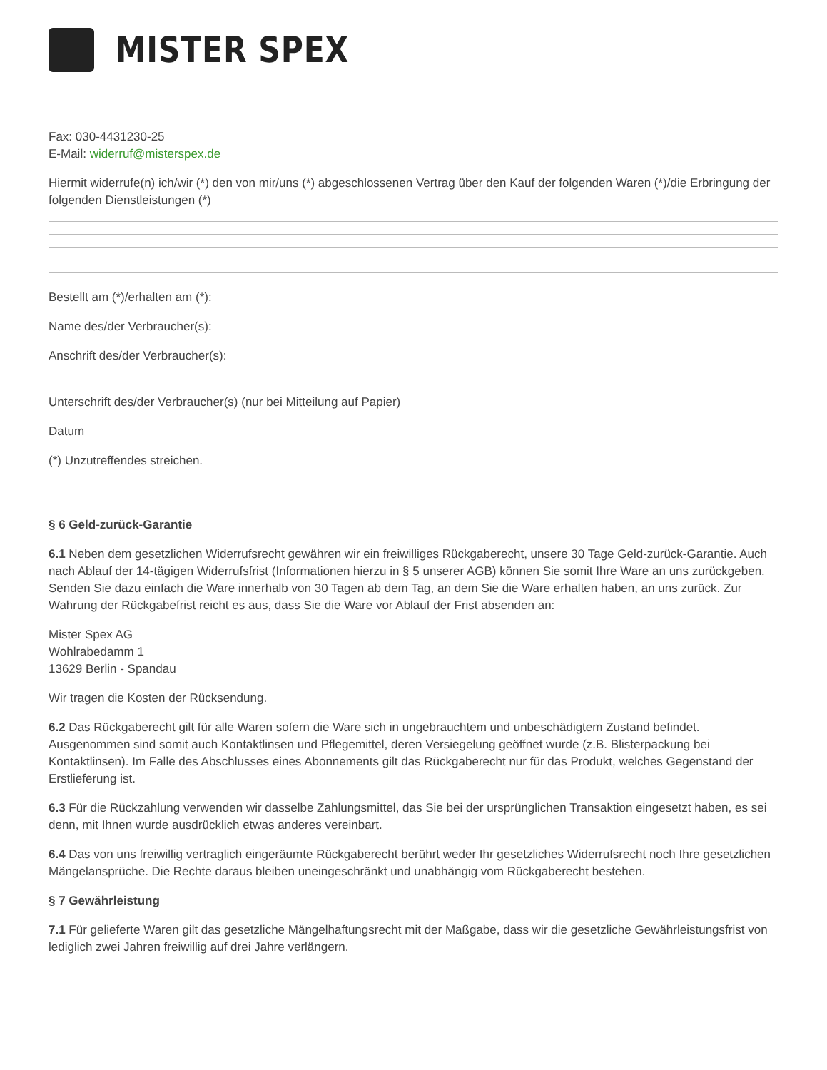MISTER SPEX
Fax: 030-4431230-25
E-Mail: widerruf@misterspex.de
Hiermit widerrufe(n) ich/wir (*) den von mir/uns (*) abgeschlossenen Vertrag über den Kauf der folgenden Waren (*)/die Erbringung der folgenden Dienstleistungen (*)
Bestellt am (*)/erhalten am (*):
Name des/der Verbraucher(s):
Anschrift des/der Verbraucher(s):
Unterschrift des/der Verbraucher(s) (nur bei Mitteilung auf Papier)
Datum
(*) Unzutreffendes streichen.
§ 6 Geld-zurück-Garantie
6.1 Neben dem gesetzlichen Widerrufsrecht gewähren wir ein freiwilliges Rückgaberecht, unsere 30 Tage Geld-zurück-Garantie. Auch nach Ablauf der 14-tägigen Widerrufsfrist (Informationen hierzu in § 5 unserer AGB) können Sie somit Ihre Ware an uns zurückgeben. Senden Sie dazu einfach die Ware innerhalb von 30 Tagen ab dem Tag, an dem Sie die Ware erhalten haben, an uns zurück. Zur Wahrung der Rückgabefrist reicht es aus, dass Sie die Ware vor Ablauf der Frist absenden an:
Mister Spex AG
Wohlrabedamm 1
13629 Berlin - Spandau
Wir tragen die Kosten der Rücksendung.
6.2 Das Rückgaberecht gilt für alle Waren sofern die Ware sich in ungebrauchtem und unbeschädigtem Zustand befindet. Ausgenommen sind somit auch Kontaktlinsen und Pflegemittel, deren Versiegelung geöffnet wurde (z.B. Blisterpackung bei Kontaktlinsen). Im Falle des Abschlusses eines Abonnements gilt das Rückgaberecht nur für das Produkt, welches Gegenstand der Erstlieferung ist.
6.3 Für die Rückzahlung verwenden wir dasselbe Zahlungsmittel, das Sie bei der ursprünglichen Transaktion eingesetzt haben, es sei denn, mit Ihnen wurde ausdrücklich etwas anderes vereinbart.
6.4 Das von uns freiwillig vertraglich eingeräumte Rückgaberecht berührt weder Ihr gesetzliches Widerrufsrecht noch Ihre gesetzlichen Mängelansprüche. Die Rechte daraus bleiben uneingeschränkt und unabhängig vom Rückgaberecht bestehen.
§ 7 Gewährleistung
7.1 Für gelieferte Waren gilt das gesetzliche Mängelhaftungsrecht mit der Maßgabe, dass wir die gesetzliche Gewährleistungsfrist von lediglich zwei Jahren freiwillig auf drei Jahre verlängern.